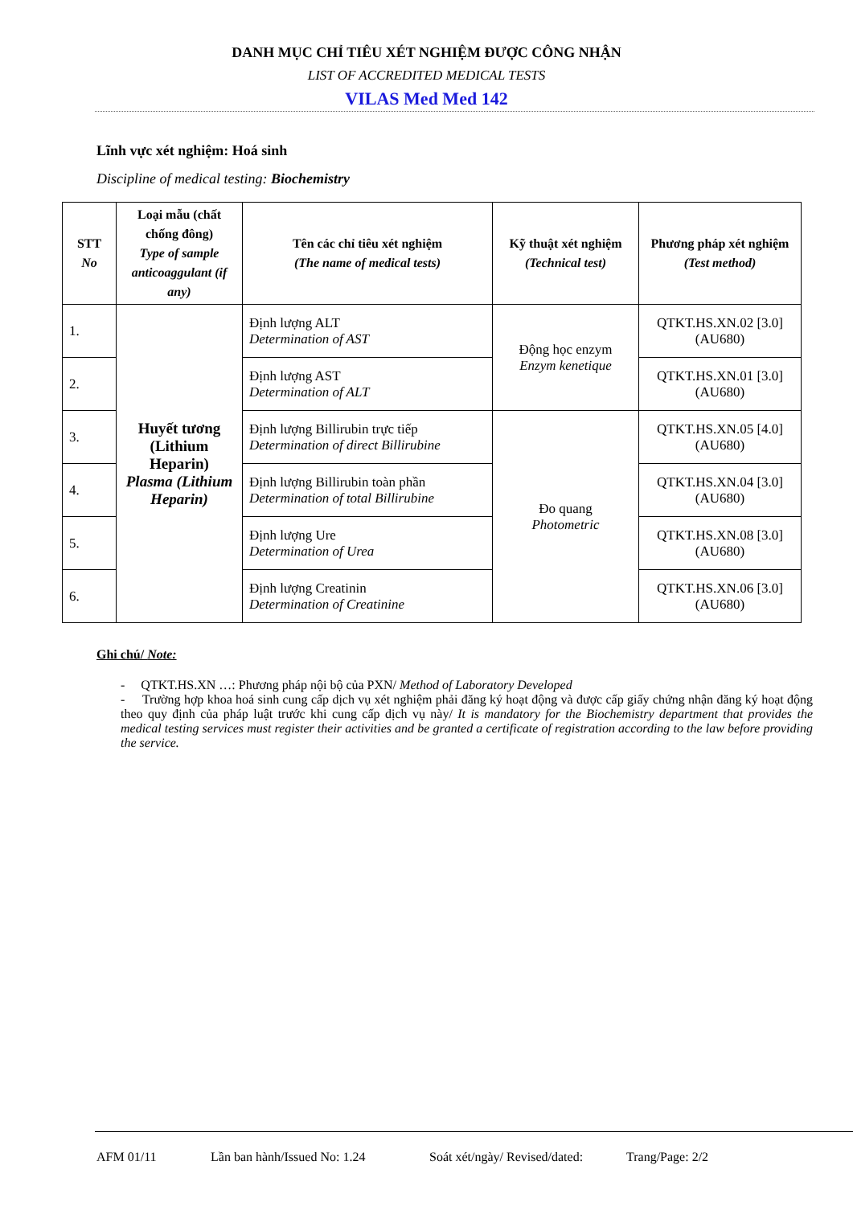DANH MỤC CHỈ TIÊU XÉT NGHIỆM ĐƯỢC CÔNG NHẬN
LIST OF ACCREDITED MEDICAL TESTS
VILAS Med Med 142
Lĩnh vực xét nghiệm: Hoá sinh
Discipline of medical testing: Biochemistry
| STT No | Loại mẫu (chất chống đông) Type of sample anticoaggulant (if any) | Tên các chỉ tiêu xét nghiệm (The name of medical tests) | Kỹ thuật xét nghiệm (Technical test) | Phương pháp xét nghiệm (Test method) |
| --- | --- | --- | --- | --- |
| 1. | Huyết tương (Lithium Heparin) Plasma (Lithium Heparin) | Định lượng ALT Determination of AST | Động học enzym Enzym kenetique | QTKT.HS.XN.02 [3.0] (AU680) |
| 2. | | Định lượng AST Determination of ALT | | QTKT.HS.XN.01 [3.0] (AU680) |
| 3. | | Định lượng Billirubin trực tiếp Determination of direct Billirubine | Đo quang Photometric | QTKT.HS.XN.05 [4.0] (AU680) |
| 4. | | Định lượng Billirubin toàn phần Determination of total Billirubine | | QTKT.HS.XN.04 [3.0] (AU680) |
| 5. | | Định lượng Ure Determination of Urea | | QTKT.HS.XN.08 [3.0] (AU680) |
| 6. | | Định lượng Creatinin Determination of Creatinine | | QTKT.HS.XN.06 [3.0] (AU680) |
Ghi chú/ Note:
- QTKT.HS.XN …: Phương pháp nội bộ của PXN/ Method of Laboratory Developed
- Trường hợp khoa hoá sinh cung cấp dịch vụ xét nghiệm phải đăng ký hoạt động và được cấp giấy chứng nhận đăng ký hoạt động theo quy định của pháp luật trước khi cung cấp dịch vụ này/ It is mandatory for the Biochemistry department that provides the medical testing services must register their activities and be granted a certificate of registration according to the law before providing the service.
AFM 01/11 Lần ban hành/Issued No: 1.24 Soát xét/ngày/ Revised/dated: Trang/Page: 2/2